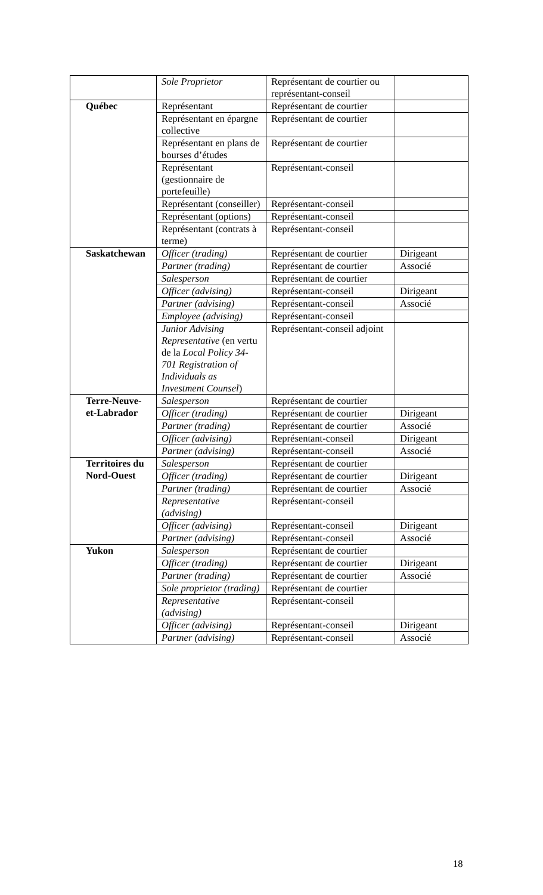| | Sole Proprietor | Représentant de courtier ou représentant-conseil | |
| Québec | Représentant | Représentant de courtier | |
| | Représentant en épargne collective | Représentant de courtier | |
| | Représentant en plans de bourses d’études | Représentant de courtier | |
| | Représentant (gestionnaire de portefeuille) | Représentant-conseil | |
| | Représentant (conseiller) | Représentant-conseil | |
| | Représentant (options) | Représentant-conseil | |
| | Représentant (contrats à terme) | Représentant-conseil | |
| Saskatchewan | Officer (trading) | Représentant de courtier | Dirigeant |
| | Partner (trading) | Représentant de courtier | Associé |
| | Salesperson | Représentant de courtier | |
| | Officer (advising) | Représentant-conseil | Dirigeant |
| | Partner (advising) | Représentant-conseil | Associé |
| | Employee (advising) | Représentant-conseil | |
| | Junior Advising Representative (en vertu de la Local Policy 34-701 Registration of Individuals as Investment Counsel ) | Représentant-conseil adjoint | |
| Terre-Neuve-et-Labrador | Salesperson | Représentant de courtier | |
| | Officer (trading) | Représentant de courtier | Dirigeant |
| | Partner (trading) | Représentant de courtier | Associé |
| | Officer (advising) | Représentant-conseil | Dirigeant |
| | Partner (advising) | Représentant-conseil | Associé |
| Territoires du Nord-Ouest | Salesperson | Représentant de courtier | |
| | Officer (trading) | Représentant de courtier | Dirigeant |
| | Partner (trading) | Représentant de courtier | Associé |
| | Representative (advising) | Représentant-conseil | |
| | Officer (advising) | Représentant-conseil | Dirigeant |
| | Partner (advising) | Représentant-conseil | Associé |
| Yukon | Salesperson | Représentant de courtier | |
| | Officer (trading) | Représentant de courtier | Dirigeant |
| | Partner (trading) | Représentant de courtier | Associé |
| | Sole proprietor (trading) | Représentant de courtier | |
| | Representative (advising) | Représentant-conseil | |
| | Officer (advising) | Représentant-conseil | Dirigeant |
| | Partner (advising) | Représentant-conseil | Associé |
18